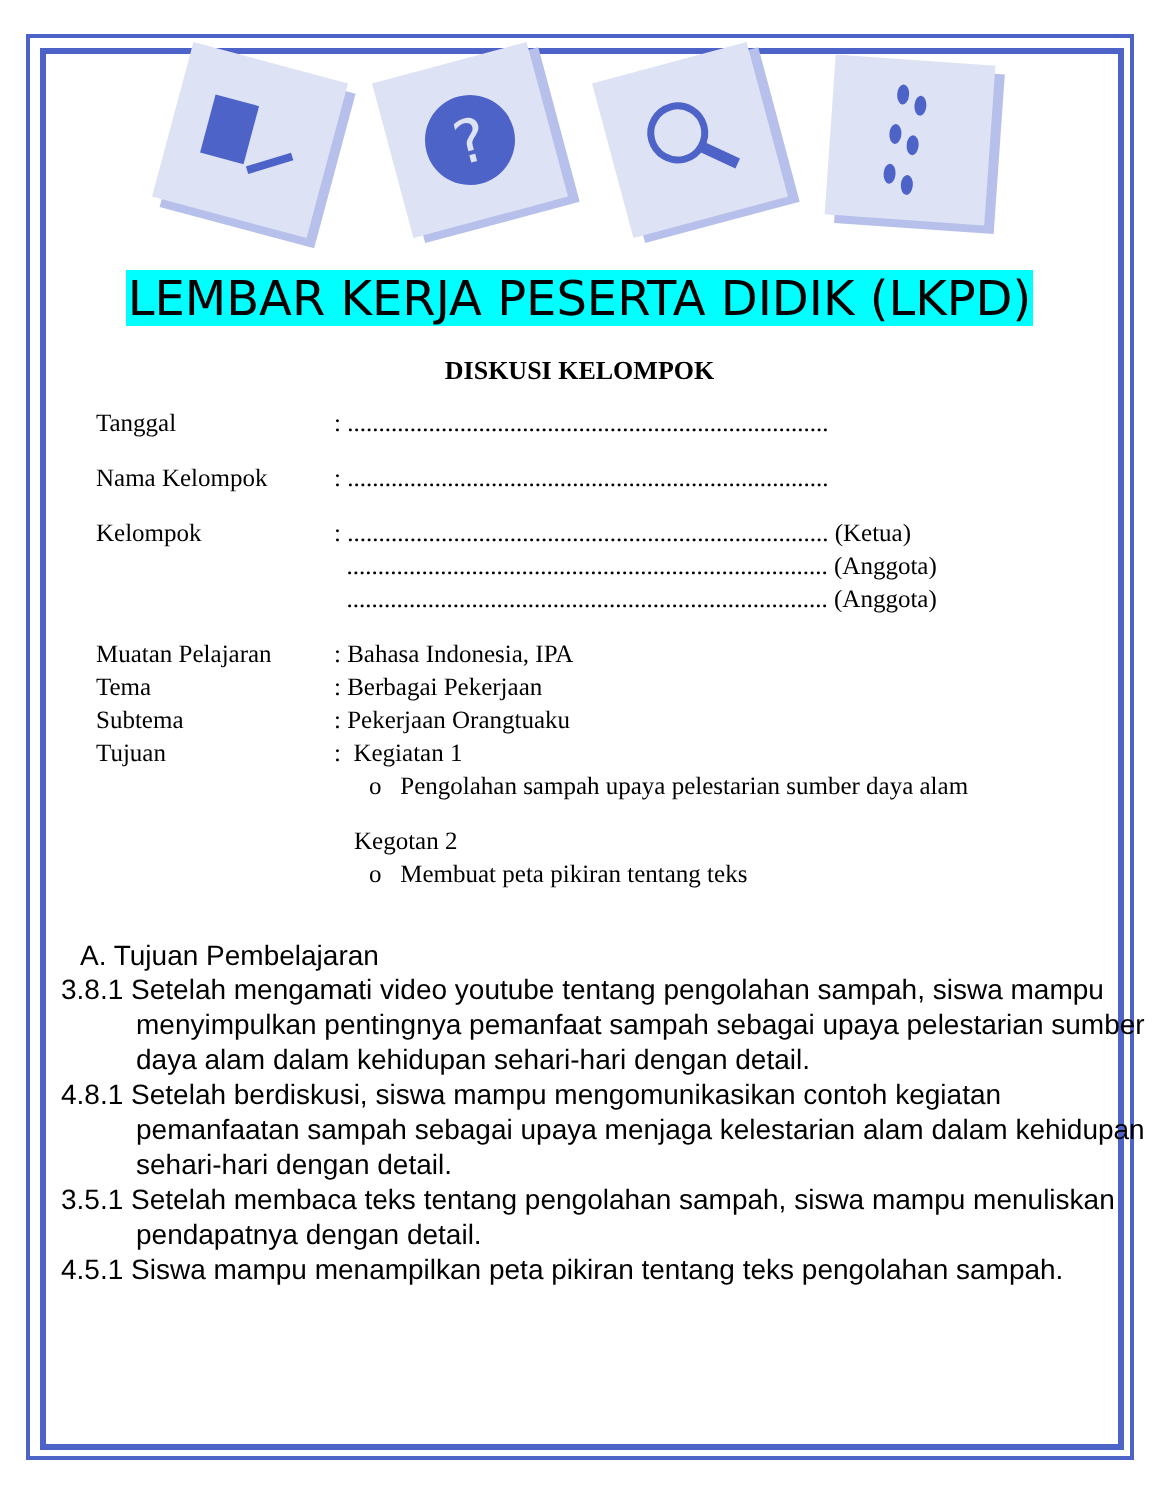?
LEMBAR KERJA PESERTA DIDIK (LKPD)
DISKUSI KELOMPOK
Tanggal: .............................................................................
Nama Kelompok: .............................................................................
Kelompok: ............................................................................. (Ketua)
............................................................................. (Anggota)
............................................................................. (Anggota)
Muatan Pelajaran: Bahasa Indonesia, IPA
Tema: Berbagai Pekerjaan
Subtema: Pekerjaan Orangtuaku
Tujuan: Kegiatan 1
o Pengolahan sampah upaya pelestarian sumber daya alam
Kegotan 2
o Membuat peta pikiran tentang teks
A. Tujuan Pembelajaran
3.8.1 Setelah mengamati video youtube tentang pengolahan sampah, siswa mampu menyimpulkan pentingnya pemanfaat sampah sebagai upaya pelestarian sumber daya alam dalam kehidupan sehari-hari dengan detail.
4.8.1 Setelah berdiskusi, siswa mampu mengomunikasikan contoh kegiatan pemanfaatan sampah sebagai upaya menjaga kelestarian alam dalam kehidupan sehari-hari dengan detail.
3.5.1 Setelah membaca teks tentang pengolahan sampah, siswa mampu menuliskan pendapatnya dengan detail.
4.5.1 Siswa mampu menampilkan peta pikiran tentang teks pengolahan sampah.